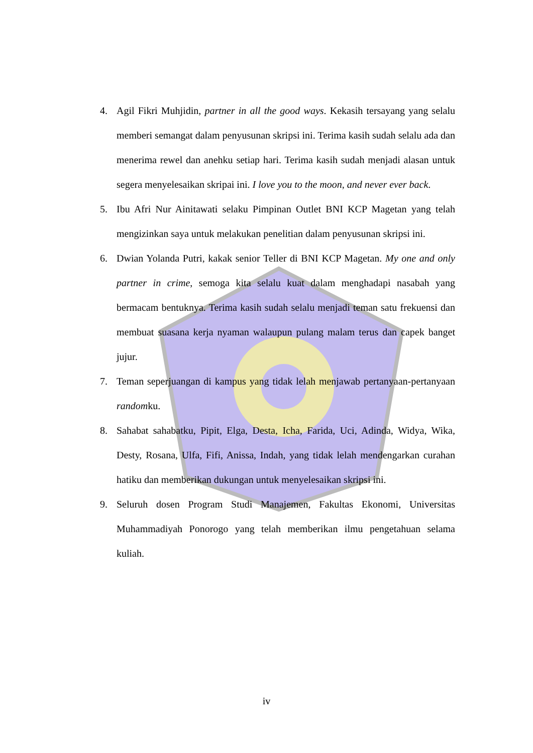4. Agil Fikri Muhjidin, partner in all the good ways. Kekasih tersayang yang selalu memberi semangat dalam penyusunan skripsi ini. Terima kasih sudah selalu ada dan menerima rewel dan anehku setiap hari. Terima kasih sudah menjadi alasan untuk segera menyelesaikan skripai ini. I love you to the moon, and never ever back.
5. Ibu Afri Nur Ainitawati selaku Pimpinan Outlet BNI KCP Magetan yang telah mengizinkan saya untuk melakukan penelitian dalam penyusunan skripsi ini.
6. Dwian Yolanda Putri, kakak senior Teller di BNI KCP Magetan. My one and only partner in crime, semoga kita selalu kuat dalam menghadapi nasabah yang bermacam bentuknya. Terima kasih sudah selalu menjadi teman satu frekuensi dan membuat suasana kerja nyaman walaupun pulang malam terus dan capek banget jujur.
7. Teman seperjuangan di kampus yang tidak lelah menjawab pertanyaan-pertanyaan randomku.
8. Sahabat sahabatku, Pipit, Elga, Desta, Icha, Farida, Uci, Adinda, Widya, Wika, Desty, Rosana, Ulfa, Fifi, Anissa, Indah, yang tidak lelah mendengarkan curahan hatiku dan memberikan dukungan untuk menyelesaikan skripsi ini.
9. Seluruh dosen Program Studi Manajemen, Fakultas Ekonomi, Universitas Muhammadiyah Ponorogo yang telah memberikan ilmu pengetahuan selama kuliah.
iv